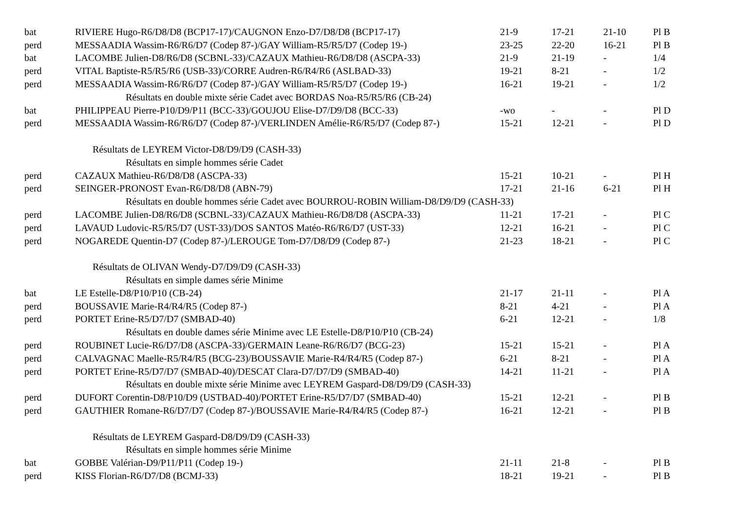| bat | RIVIERE Hugo-R6/D8/D8 (BCP17-17)/CAUGNON Enzo-D7/D8/D8 (BCP17-17) | 21-9 | 17-21 | 21-10 | Pl B |
| perd | MESSAADIA Wassim-R6/R6/D7 (Codep 87-)/GAY William-R5/R5/D7 (Codep 19-) | 23-25 | 22-20 | 16-21 | Pl B |
| bat | LACOMBE Julien-D8/R6/D8 (SCBNL-33)/CAZAUX Mathieu-R6/D8/D8 (ASCPA-33) | 21-9 | 21-19 | - | 1/4 |
| perd | VITAL Baptiste-R5/R5/R6 (USB-33)/CORRE Audren-R6/R4/R6 (ASLBAD-33) | 19-21 | 8-21 | - | 1/2 |
| perd | MESSAADIA Wassim-R6/R6/D7 (Codep 87-)/GAY William-R5/R5/D7 (Codep 19-) | 16-21 | 19-21 | - | 1/2 |
| Résultats en double mixte série Cadet avec BORDAS Noa-R5/R5/R6 (CB-24) | | | | | |
| bat | PHILIPPEAU Pierre-P10/D9/P11 (BCC-33)/GOUJOU Elise-D7/D9/D8 (BCC-33) | -wo | - | - | Pl D |
| perd | MESSAADIA Wassim-R6/R6/D7 (Codep 87-)/VERLINDEN Amélie-R6/R5/D7 (Codep 87-) | 15-21 | 12-21 | - | Pl D |
| Résultats de LEYREM Victor-D8/D9/D9 (CASH-33) | | | | | |
| Résultats en simple hommes série Cadet | | | | | |
| perd | CAZAUX Mathieu-R6/D8/D8 (ASCPA-33) | 15-21 | 10-21 | - | Pl H |
| perd | SEINGER-PRONOST Evan-R6/D8/D8 (ABN-79) | 17-21 | 21-16 | 6-21 | Pl H |
| Résultats en double hommes série Cadet avec BOURROU-ROBIN William-D8/D9/D9 (CASH-33) | | | | | |
| perd | LACOMBE Julien-D8/R6/D8 (SCBNL-33)/CAZAUX Mathieu-R6/D8/D8 (ASCPA-33) | 11-21 | 17-21 | - | Pl C |
| perd | LAVAUD Ludovic-R5/R5/D7 (UST-33)/DOS SANTOS Matéo-R6/R6/D7 (UST-33) | 12-21 | 16-21 | - | Pl C |
| perd | NOGAREDE Quentin-D7 (Codep 87-)/LEROUGE Tom-D7/D8/D9 (Codep 87-) | 21-23 | 18-21 | - | Pl C |
| Résultats de OLIVAN Wendy-D7/D9/D9 (CASH-33) | | | | | |
| Résultats en simple dames série Minime | | | | | |
| bat | LE Estelle-D8/P10/P10 (CB-24) | 21-17 | 21-11 | - | Pl A |
| perd | BOUSSAVIE Marie-R4/R4/R5 (Codep 87-) | 8-21 | 4-21 | - | Pl A |
| perd | PORTET Erine-R5/D7/D7 (SMBAD-40) | 6-21 | 12-21 | - | 1/8 |
| Résultats en double dames série Minime avec LE Estelle-D8/P10/P10 (CB-24) | | | | | |
| perd | ROUBINET Lucie-R6/D7/D8 (ASCPA-33)/GERMAIN Leane-R6/R6/D7 (BCG-23) | 15-21 | 15-21 | - | Pl A |
| perd | CALVAGNAC Maelle-R5/R4/R5 (BCG-23)/BOUSSAVIE Marie-R4/R4/R5 (Codep 87-) | 6-21 | 8-21 | - | Pl A |
| perd | PORTET Erine-R5/D7/D7 (SMBAD-40)/DESCAT Clara-D7/D7/D9 (SMBAD-40) | 14-21 | 11-21 | - | Pl A |
| Résultats en double mixte série Minime avec LEYREM Gaspard-D8/D9/D9 (CASH-33) | | | | | |
| perd | DUFORT Corentin-D8/P10/D9 (USTBAD-40)/PORTET Erine-R5/D7/D7 (SMBAD-40) | 15-21 | 12-21 | - | Pl B |
| perd | GAUTHIER Romane-R6/D7/D7 (Codep 87-)/BOUSSAVIE Marie-R4/R4/R5 (Codep 87-) | 16-21 | 12-21 | - | Pl B |
| Résultats de LEYREM Gaspard-D8/D9/D9 (CASH-33) | | | | | |
| Résultats en simple hommes série Minime | | | | | |
| bat | GOBBE Valérian-D9/P11/P11 (Codep 19-) | 21-11 | 21-8 | - | Pl B |
| perd | KISS Florian-R6/D7/D8 (BCMJ-33) | 18-21 | 19-21 | - | Pl B |